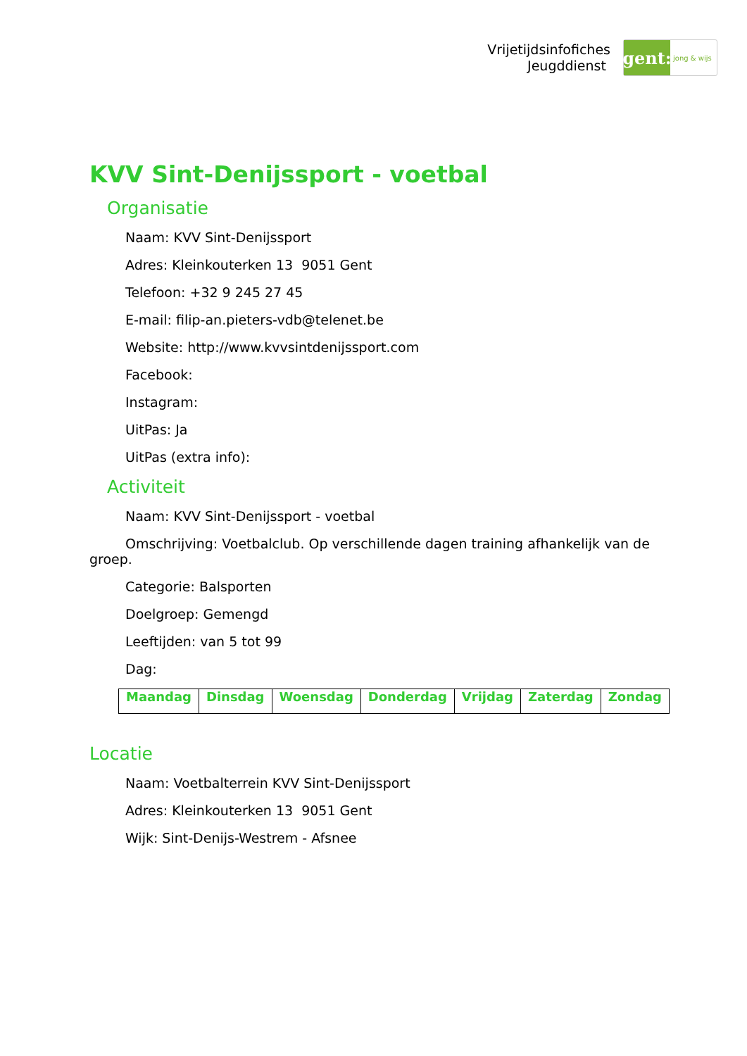Vrijetijdsinfofiches
Jeugddienst
gent:
jong & wijs
KVV Sint-Denijssport - voetbal
Organisatie
Naam: KVV Sint-Denijssport
Adres: Kleinkouterken 13 9051 Gent
Telefoon: +32 9 245 27 45
E-mail: filip-an.pieters-vdb@telenet.be
Website: http://www.kvvsintdenijssport.com
Facebook:
Instagram:
UitPas: Ja
UitPas (extra info):
Activiteit
Naam: KVV Sint-Denijssport - voetbal
Omschrijving: Voetbalclub. Op verschillende dagen training afhankelijk van de groep.
Categorie: Balsporten
Doelgroep: Gemengd
Leeftijden: van 5 tot 99
Dag:
| Maandag | Dinsdag | Woensdag | Donderdag | Vrijdag | Zaterdag | Zondag |
| --- | --- | --- | --- | --- | --- | --- |
Locatie
Naam: Voetbalterrein KVV Sint-Denijssport
Adres: Kleinkouterken 13 9051 Gent
Wijk: Sint-Denijs-Westrem - Afsnee